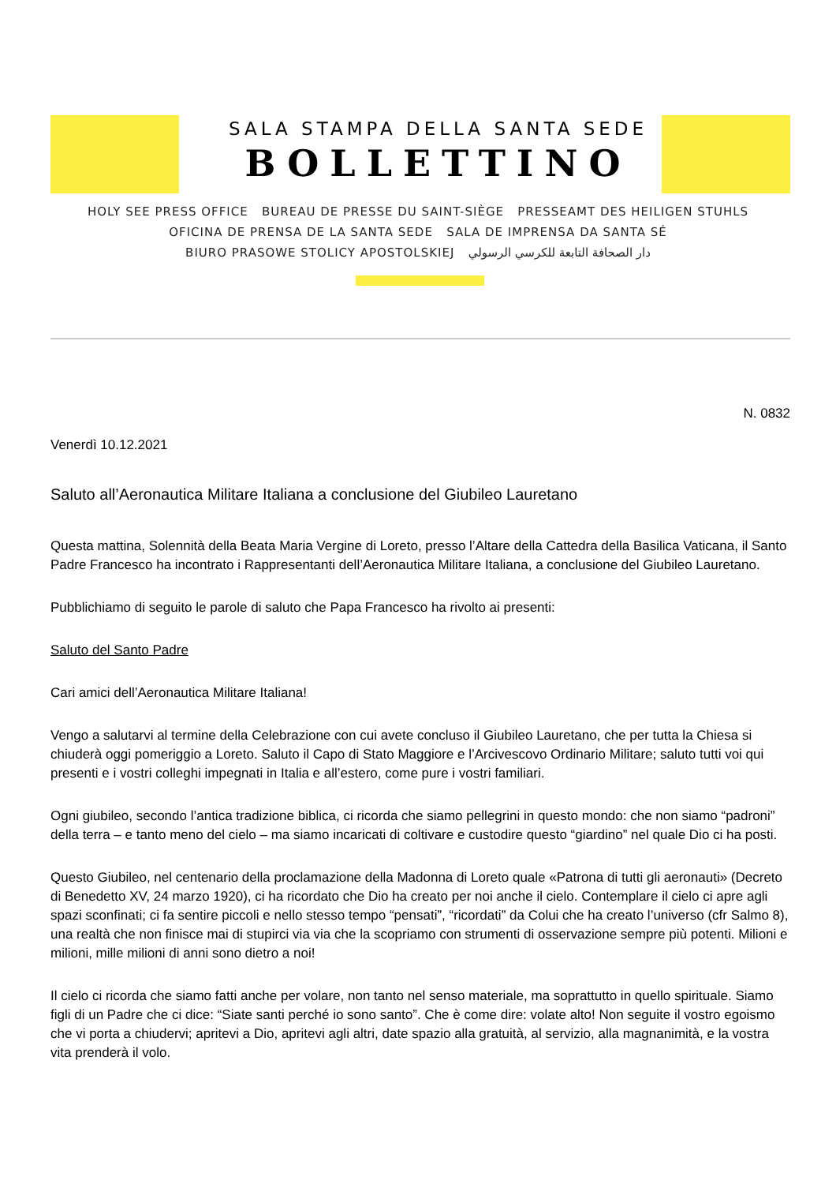SALA STAMPA DELLA SANTA SEDE
BOLLETTINO
HOLY SEE PRESS OFFICE BUREAU DE PRESSE DU SAINT-SIÈGE PRESSEAMT DES HEILIGEN STUHLS
OFICINA DE PRENSA DE LA SANTA SEDE SALA DE IMPRENSA DA SANTA SÉ
BIURO PRASOWE STOLICY APOSTOLSKIEJ دار الصحافة التابعة للكرسي الرسولي
N. 0832
Venerdì 10.12.2021
Saluto all’Aeronautica Militare Italiana a conclusione del Giubileo Lauretano
Questa mattina, Solennità della Beata Maria Vergine di Loreto, presso l’Altare della Cattedra della Basilica Vaticana, il Santo Padre Francesco ha incontrato i Rappresentanti dell’Aeronautica Militare Italiana, a conclusione del Giubileo Lauretano.
Pubblichiamo di seguito le parole di saluto che Papa Francesco ha rivolto ai presenti:
Saluto del Santo Padre
Cari amici dell’Aeronautica Militare Italiana!
Vengo a salutarvi al termine della Celebrazione con cui avete concluso il Giubileo Lauretano, che per tutta la Chiesa si chiuderà oggi pomeriggio a Loreto. Saluto il Capo di Stato Maggiore e l’Arcivescovo Ordinario Militare; saluto tutti voi qui presenti e i vostri colleghi impegnati in Italia e all’estero, come pure i vostri familiari.
Ogni giubileo, secondo l’antica tradizione biblica, ci ricorda che siamo pellegrini in questo mondo: che non siamo “padroni” della terra – e tanto meno del cielo – ma siamo incaricati di coltivare e custodire questo “giardino” nel quale Dio ci ha posti.
Questo Giubileo, nel centenario della proclamazione della Madonna di Loreto quale «Patrona di tutti gli aeronauti» (Decreto di Benedetto XV, 24 marzo 1920), ci ha ricordato che Dio ha creato per noi anche il cielo. Contemplare il cielo ci apre agli spazi sconfinati; ci fa sentire piccoli e nello stesso tempo “pensati”, “ricordati” da Colui che ha creato l’universo (cfr Salmo 8), una realtà che non finisce mai di stupirci via via che la scopriamo con strumenti di osservazione sempre più potenti. Milioni e milioni, mille milioni di anni sono dietro a noi!
Il cielo ci ricorda che siamo fatti anche per volare, non tanto nel senso materiale, ma soprattutto in quello spirituale. Siamo figli di un Padre che ci dice: “Siate santi perché io sono santo”. Che è come dire: volate alto! Non seguite il vostro egoismo che vi porta a chiudervi; apritevi a Dio, apritevi agli altri, date spazio alla gratuità, al servizio, alla magnanimità, e la vostra vita prenderà il volo.